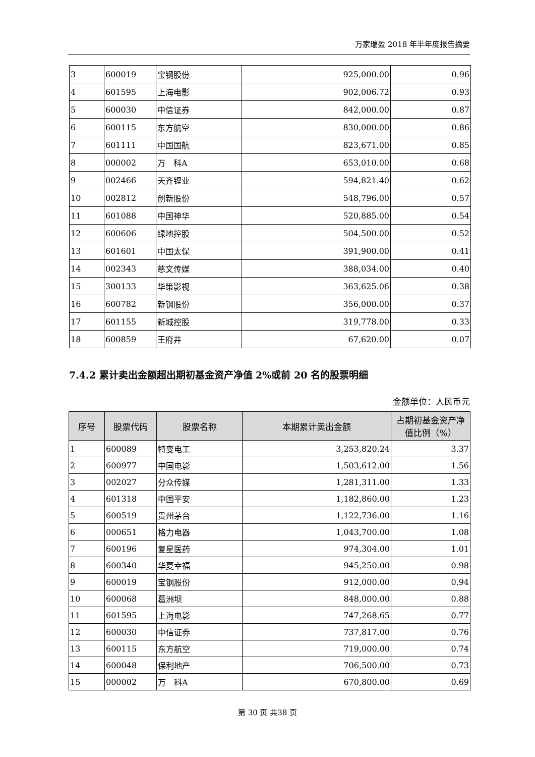万家瑞盈 2018 年半年度报告摘要
| 3 | 600019 | 宝钢股份 | 925,000.00 | 0.96 |
| 4 | 601595 | 上海电影 | 902,006.72 | 0.93 |
| 5 | 600030 | 中信证券 | 842,000.00 | 0.87 |
| 6 | 600115 | 东方航空 | 830,000.00 | 0.86 |
| 7 | 601111 | 中国国航 | 823,671.00 | 0.85 |
| 8 | 000002 | 万 科A | 653,010.00 | 0.68 |
| 9 | 002466 | 天齐锂业 | 594,821.40 | 0.62 |
| 10 | 002812 | 创新股份 | 548,796.00 | 0.57 |
| 11 | 601088 | 中国神华 | 520,885.00 | 0.54 |
| 12 | 600606 | 绿地控股 | 504,500.00 | 0.52 |
| 13 | 601601 | 中国太保 | 391,900.00 | 0.41 |
| 14 | 002343 | 慈文传媒 | 388,034.00 | 0.40 |
| 15 | 300133 | 华策影视 | 363,625.06 | 0.38 |
| 16 | 600782 | 新钢股份 | 356,000.00 | 0.37 |
| 17 | 601155 | 新城控股 | 319,778.00 | 0.33 |
| 18 | 600859 | 王府井 | 67,620.00 | 0.07 |
7.4.2 累计卖出金额超出期初基金资产净值 2%或前 20 名的股票明细
金额单位：人民币元
| 序号 | 股票代码 | 股票名称 | 本期累计卖出金额 | 占期初基金资产净值比例（%） |
| --- | --- | --- | --- | --- |
| 1 | 600089 | 特变电工 | 3,253,820.24 | 3.37 |
| 2 | 600977 | 中国电影 | 1,503,612.00 | 1.56 |
| 3 | 002027 | 分众传媒 | 1,281,311.00 | 1.33 |
| 4 | 601318 | 中国平安 | 1,182,860.00 | 1.23 |
| 5 | 600519 | 贵州茅台 | 1,122,736.00 | 1.16 |
| 6 | 000651 | 格力电器 | 1,043,700.00 | 1.08 |
| 7 | 600196 | 复星医药 | 974,304.00 | 1.01 |
| 8 | 600340 | 华夏幸福 | 945,250.00 | 0.98 |
| 9 | 600019 | 宝钢股份 | 912,000.00 | 0.94 |
| 10 | 600068 | 葛洲坝 | 848,000.00 | 0.88 |
| 11 | 601595 | 上海电影 | 747,268.65 | 0.77 |
| 12 | 600030 | 中信证券 | 737,817.00 | 0.76 |
| 13 | 600115 | 东方航空 | 719,000.00 | 0.74 |
| 14 | 600048 | 保利地产 | 706,500.00 | 0.73 |
| 15 | 000002 | 万 科A | 670,800.00 | 0.69 |
第 30 页 共38 页